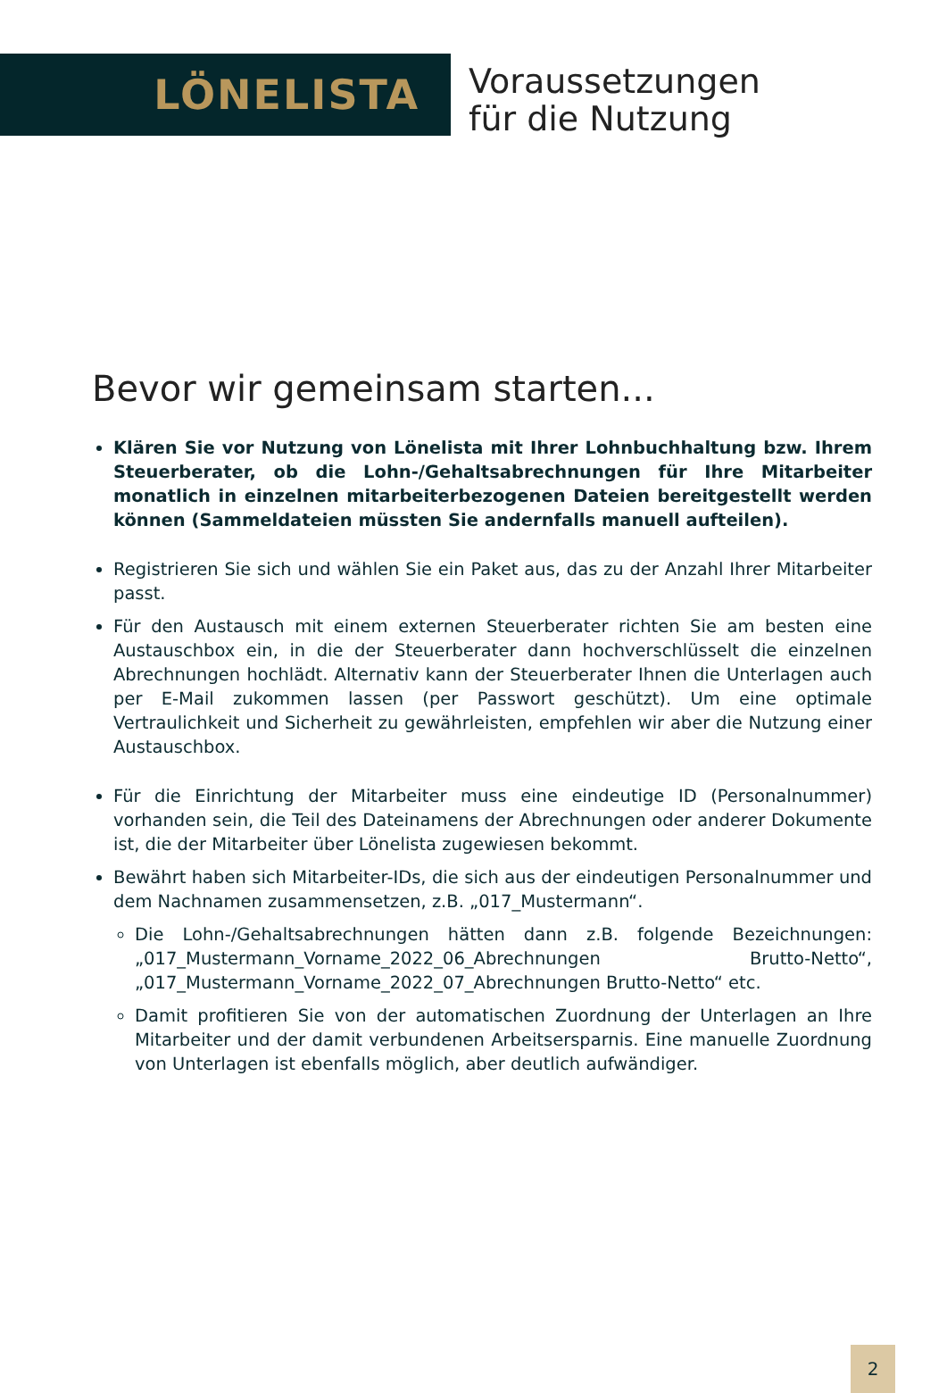LÖNELISTA
Voraussetzungen
für die Nutzung
Bevor wir gemeinsam starten...
Klären Sie vor Nutzung von Lönelista mit Ihrer Lohnbuchhaltung bzw. Ihrem Steuerberater, ob die Lohn-/Gehaltsabrechnungen für Ihre Mitarbeiter monatlich in einzelnen mitarbeiterbezogenen Dateien bereitgestellt werden können (Sammeldateien müssten Sie andernfalls manuell aufteilen).
Registrieren Sie sich und wählen Sie ein Paket aus, das zu der Anzahl Ihrer Mitarbeiter passt.
Für den Austausch mit einem externen Steuerberater richten Sie am besten eine Austauschbox ein, in die der Steuerberater dann hochverschlüsselt die einzelnen Abrechnungen hochlädt. Alternativ kann der Steuerberater Ihnen die Unterlagen auch per E-Mail zukommen lassen (per Passwort geschützt). Um eine optimale Vertraulichkeit und Sicherheit zu gewährleisten, empfehlen wir aber die Nutzung einer Austauschbox.
Für die Einrichtung der Mitarbeiter muss eine eindeutige ID (Personalnummer) vorhanden sein, die Teil des Dateinamens der Abrechnungen oder anderer Dokumente ist, die der Mitarbeiter über Lönelista zugewiesen bekommt.
Bewährt haben sich Mitarbeiter-IDs, die sich aus der eindeutigen Personalnummer und dem Nachnamen zusammensetzen, z.B. „017_Mustermann“.
Die Lohn-/Gehaltsabrechnungen hätten dann z.B. folgende Bezeichnungen: „017_Mustermann_Vorname_2022_06_Abrechnungen Brutto-Netto“, „017_Mustermann_Vorname_2022_07_Abrechnungen Brutto-Netto“ etc.
Damit profitieren Sie von der automatischen Zuordnung der Unterlagen an Ihre Mitarbeiter und der damit verbundenen Arbeitsersparnis. Eine manuelle Zuordnung von Unterlagen ist ebenfalls möglich, aber deutlich aufwändiger.
2